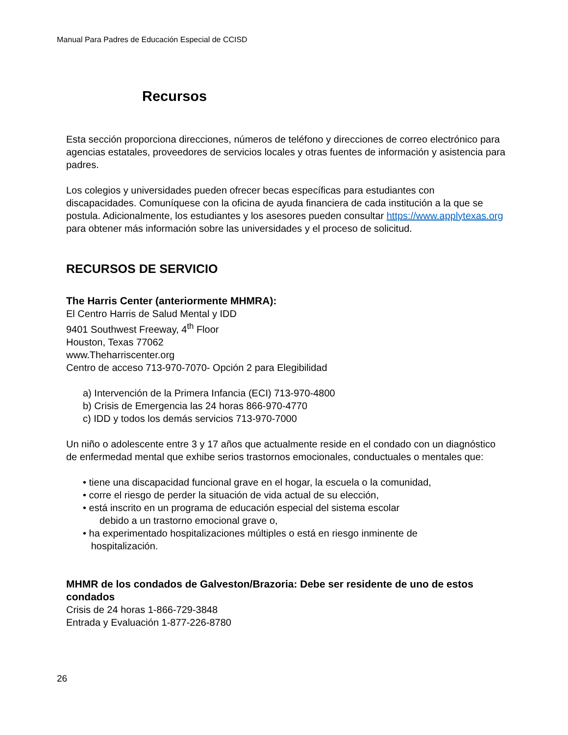Manual Para Padres de Educación Especial de CCISD
Recursos
Esta sección proporciona direcciones, números de teléfono y direcciones de correo electrónico para agencias estatales, proveedores de servicios locales y otras fuentes de información y asistencia para padres.
Los colegios y universidades pueden ofrecer becas específicas para estudiantes con discapacidades. Comuníquese con la oficina de ayuda financiera de cada institución a la que se postula. Adicionalmente, los estudiantes y los asesores pueden consultar https://www.applytexas.org para obtener más información sobre las universidades y el proceso de solicitud.
RECURSOS DE SERVICIO
The Harris Center (anteriormente MHMRA):
El Centro Harris de Salud Mental y IDD
9401 Southwest Freeway, 4<sup>th</sup> Floor
Houston, Texas 77062
www.Theharriscenter.org
Centro de acceso 713-970-7070- Opción 2 para Elegibilidad
a) Intervención de la Primera Infancia (ECI) 713-970-4800
b) Crisis de Emergencia las 24 horas 866-970-4770
c) IDD y todos los demás servicios 713-970-7000
Un niño o adolescente entre 3 y 17 años que actualmente reside en el condado con un diagnóstico de enfermedad mental que exhibe serios trastornos emocionales, conductuales o mentales que:
• tiene una discapacidad funcional grave en el hogar, la escuela o la comunidad,
• corre el riesgo de perder la situación de vida actual de su elección,
• está inscrito en un programa de educación especial del sistema escolar
debido a un trastorno emocional grave o,
• ha experimentado hospitalizaciones múltiples o está en riesgo inminente de
hospitalización.
MHMR de los condados de Galveston/Brazoria: Debe ser residente de uno de estos condados
Crisis de 24 horas 1-866-729-3848
Entrada y Evaluación 1-877-226-8780
26